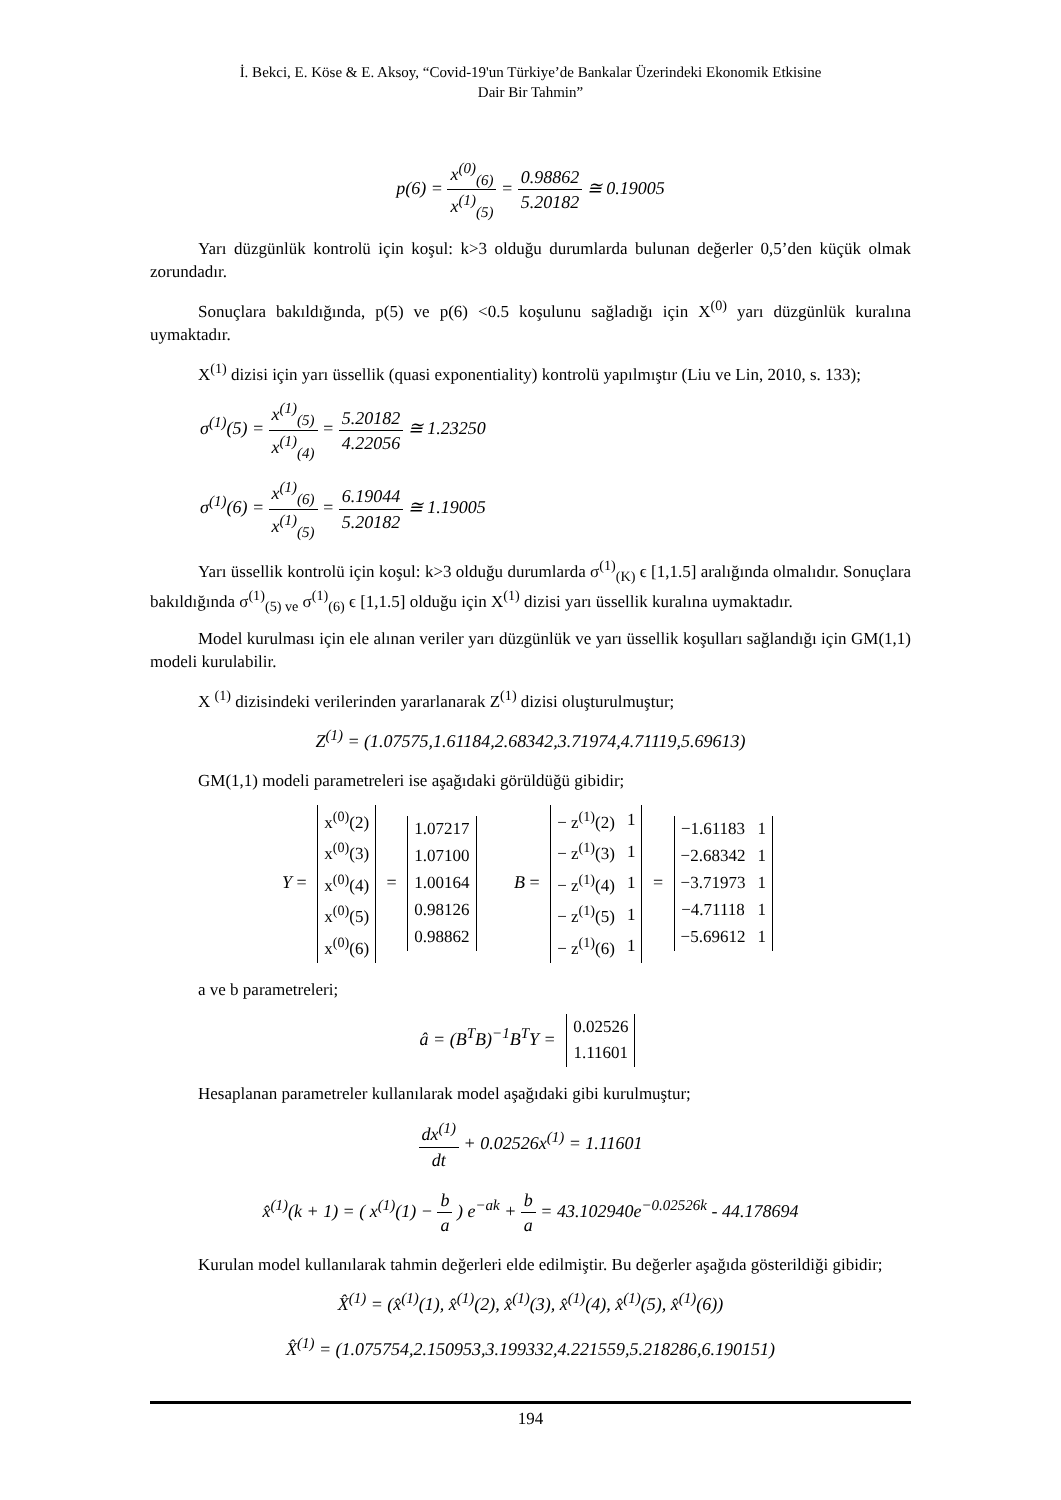İ. Bekci, E. Köse & E. Aksoy, “Covid-19'un Türkiye’de Bankalar Üzerindeki Ekonomik Etkisine
Dair Bir Tahmin”
p(6) = x<sup>(0)</sup><sub>(6)</sub> x<sup>(1)</sup><sub>(5)</sub> = 0.98862 5.20182 ≅ 0.19005
Yarı düzgünlük kontrolü için koşul: k>3 olduğu durumlarda bulunan değerler 0,5’den küçük olmak zorundadır.
Sonuçlara bakıldığında, p(5) ve p(6) <0.5 koşulunu sağladığı için X<sup>(0)</sup> yarı düzgünlük kuralına uymaktadır.
X<sup>(1)</sup> dizisi için yarı üssellik (quasi exponentiality) kontrolü yapılmıştır (Liu ve Lin, 2010, s. 133);
σ<sup>(1)</sup>(5) = x<sup>(1)</sup><sub>(5)</sub> x<sup>(1)</sup><sub>(4)</sub> = 5.20182 4.22056 ≅ 1.23250
σ<sup>(1)</sup>(6) = x<sup>(1)</sup><sub>(6)</sub> x<sup>(1)</sup><sub>(5)</sub> = 6.19044 5.20182 ≅ 1.19005
Yarı üssellik kontrolü için koşul: k>3 olduğu durumlarda σ<sup>(1)</sup><sub>(K)</sub> ϵ [1,1.5] aralığında olmalıdır. Sonuçlara bakıldığında σ<sup>(1)</sup><sub>(5) ve</sub> σ<sup>(1)</sup><sub>(6)</sub> ϵ [1,1.5] olduğu için X<sup>(1)</sup> dizisi yarı üssellik kuralına uymaktadır.
Model kurulması için ele alınan veriler yarı düzgünlük ve yarı üssellik koşulları sağlandığı için GM(1,1) modeli kurulabilir.
X <sup>(1)</sup> dizisindeki verilerinden yararlanarak Z<sup>(1)</sup> dizisi oluşturulmuştur;
Z<sup>(1)</sup> = (1.07575,1.61184,2.68342,3.71974,4.71119,5.69613)
GM(1,1) modeli parametreleri ise aşağıdaki görüldüğü gibidir;
Y =
| x<sup>(0)</sup>(2) |
| x<sup>(0)</sup>(3) |
| x<sup>(0)</sup>(4) |
| x<sup>(0)</sup>(5) |
| x<sup>(0)</sup>(6) |
=
| 1.07217 |
| 1.07100 |
| 1.00164 |
| 0.98126 |
| 0.98862 |
B =
| − z<sup>(1)</sup>(2) | 1 |
| − z<sup>(1)</sup>(3) | 1 |
| − z<sup>(1)</sup>(4) | 1 |
| − z<sup>(1)</sup>(5) | 1 |
| − z<sup>(1)</sup>(6) | 1 |
=
| −1.61183 | 1 |
| −2.68342 | 1 |
| −3.71973 | 1 |
| −4.71118 | 1 |
| −5.69612 | 1 |
a ve b parametreleri;
â = (B<sup>T</sup>B)<sup>−1</sup>B<sup>T</sup>Y =
| 0.02526 |
| 1.11601 |
Hesaplanan parametreler kullanılarak model aşağıdaki gibi kurulmuştur;
dx<sup>(1)</sup> dt + 0.02526x<sup>(1)</sup> = 1.11601
x̂<sup>(1)</sup>(k + 1) = ( x<sup>(1)</sup>(1) − b a ) e<sup>−ak</sup> + b a = 43.102940e<sup>−0.02526k</sup> - 44.178694
Kurulan model kullanılarak tahmin değerleri elde edilmiştir. Bu değerler aşağıda gösterildiği gibidir;
X̂<sup>(1)</sup> = (x̂<sup>(1)</sup>(1), x̂<sup>(1)</sup>(2), x̂<sup>(1)</sup>(3), x̂<sup>(1)</sup>(4), x̂<sup>(1)</sup>(5), x̂<sup>(1)</sup>(6))
X̂<sup>(1)</sup> = (1.075754,2.150953,3.199332,4.221559,5.218286,6.190151)
194